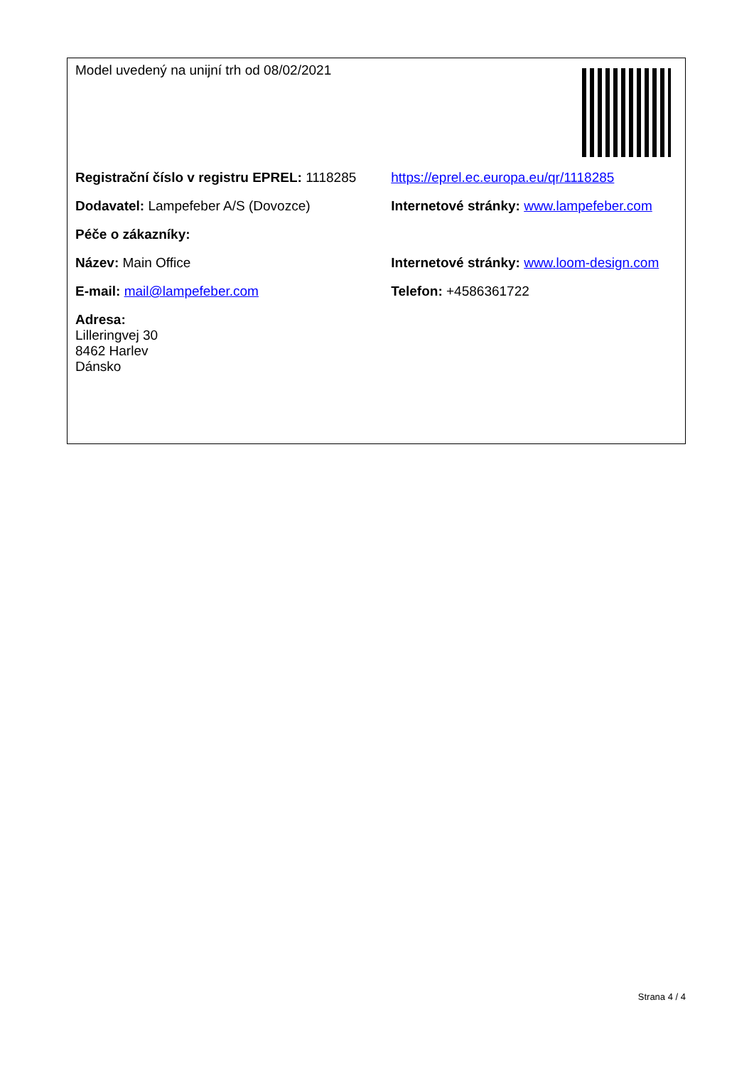| Model uvedený na unijní trh od 08/02/2021 | |
| Registrační číslo v registru EPREL: 1118285 | https://eprel.ec.europa.eu/qr/1118285 |
| Dodavatel: Lampefeber A/S (Dovozce) | Internetové stránky: www.lampefeber.com |
| Péče o zákazníky: | |
| Název: Main Office | Internetové stránky: www.loom-design.com |
| E-mail: mail@lampefeber.com | Telefon: +4586361722 |
| Adresa: Lilleringvej 30 8462 Harlev Dánsko | |
Strana 4 / 4